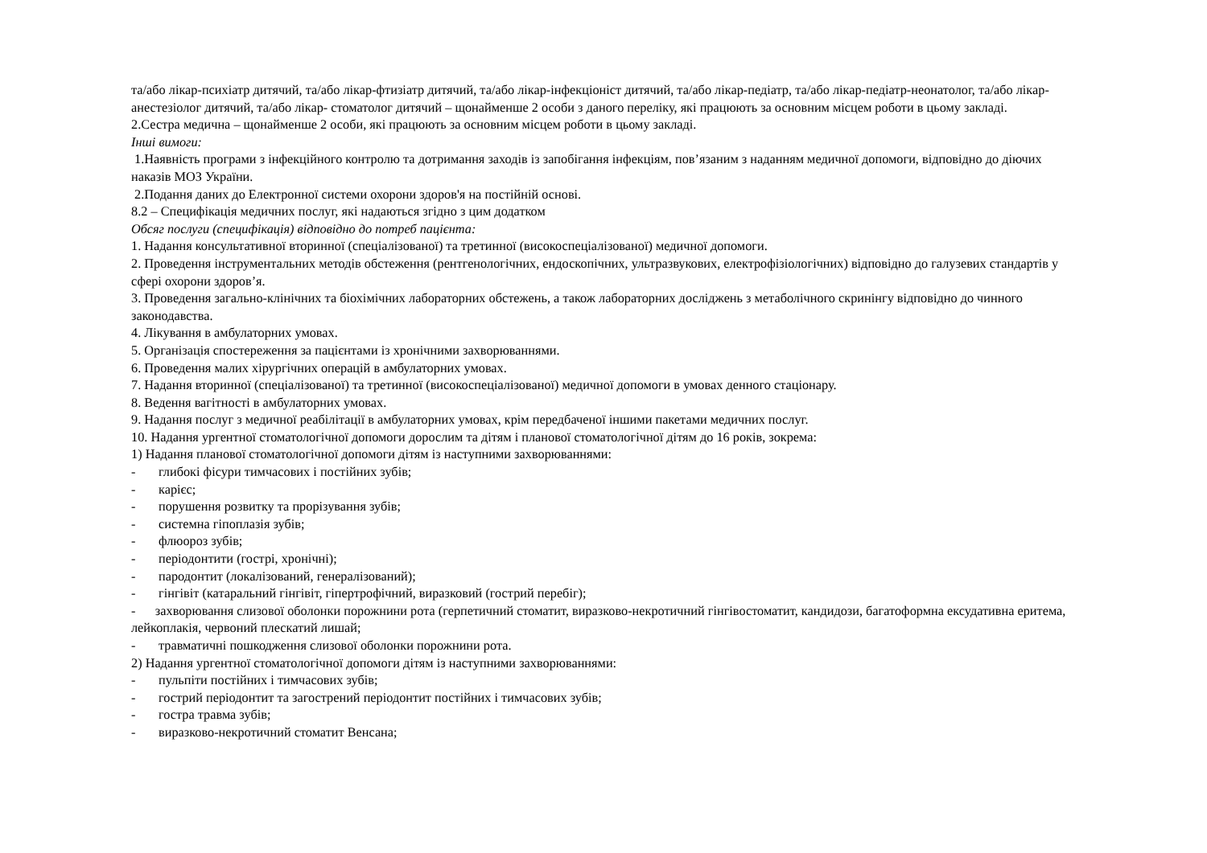та/або лікар-психіатр дитячий, та/або лікар-фтизіатр дитячий, та/або лікар-інфекціоніст дитячий, та/або лікар-педіатр, та/або лікар-педіатр-неонатолог, та/або лікар-анестезіолог дитячий, та/або лікар- стоматолог дитячий – щонайменше 2 особи з даного переліку, які працюють за основним місцем роботи в цьому закладі.
2.Сестра медична – щонайменше 2 особи, які працюють за основним місцем роботи в цьому закладі.
Інші вимоги:
1.Наявність програми з інфекційного контролю та дотримання заходів із запобігання інфекціям, пов’язаним з наданням медичної допомоги, відповідно до діючих наказів МОЗ України.
2.Подання даних до Електронної системи охорони здоров'я на постійній основі.
8.2 – Специфікація медичних послуг, які надаються згідно з цим додатком
Обсяг послуги (специфікація) відповідно до потреб пацієнта:
1. Надання консультативної вторинної (спеціалізованої) та третинної (високоспеціалізованої) медичної допомоги.
2. Проведення інструментальних методів обстеження (рентгенологічних, ендоскопічних, ультразвукових, електрофізіологічних) відповідно до галузевих стандартів у сфері охорони здоров’я.
3. Проведення загально-клінічних та біохімічних лабораторних обстежень, а також лабораторних досліджень з метаболічного скринінгу відповідно до чинного законодавства.
4. Лікування в амбулаторних умовах.
5. Організація спостереження за пацієнтами із хронічними захворюваннями.
6. Проведення малих хірургічних операцій в амбулаторних умовах.
7. Надання вторинної (спеціалізованої) та третинної (високоспеціалізованої) медичної допомоги в умовах денного стаціонару.
8. Ведення вагітності в амбулаторних умовах.
9. Надання послуг з медичної реабілітації в амбулаторних умовах, крім передбаченої іншими пакетами медичних послуг.
10. Надання ургентної стоматологічної допомоги дорослим та дітям і планової стоматологічної дітям до 16 років, зокрема:
1) Надання планової стоматологічної допомоги дітям із наступними захворюваннями:
- глибокі фісури тимчасових і постійних зубів;
- карієс;
- порушення розвитку та прорізування зубів;
- системна гіпоплазія зубів;
- флюороз зубів;
- періодонтити (гострі, хронічні);
- пародонтит (локалізований, генералізований);
- гінгівіт (катаральний гінгівіт, гіпертрофічний, виразковий (гострий перебіг);
- захворювання слизової оболонки порожнини рота (герпетичний стоматит, виразково-некротичний гінгівостоматит, кандидози, багатоформна ексудативна еритема, лейкоплакія, червоний плескатий лишай;
- травматичні пошкодження слизової оболонки порожнини рота.
2) Надання ургентної стоматологічної допомоги дітям із наступними захворюваннями:
- пульпіти постійних і тимчасових зубів;
- гострий періодонтит та загострений періодонтит постійних і тимчасових зубів;
- гостра травма зубів;
- виразково-некротичний стоматит Венсана;